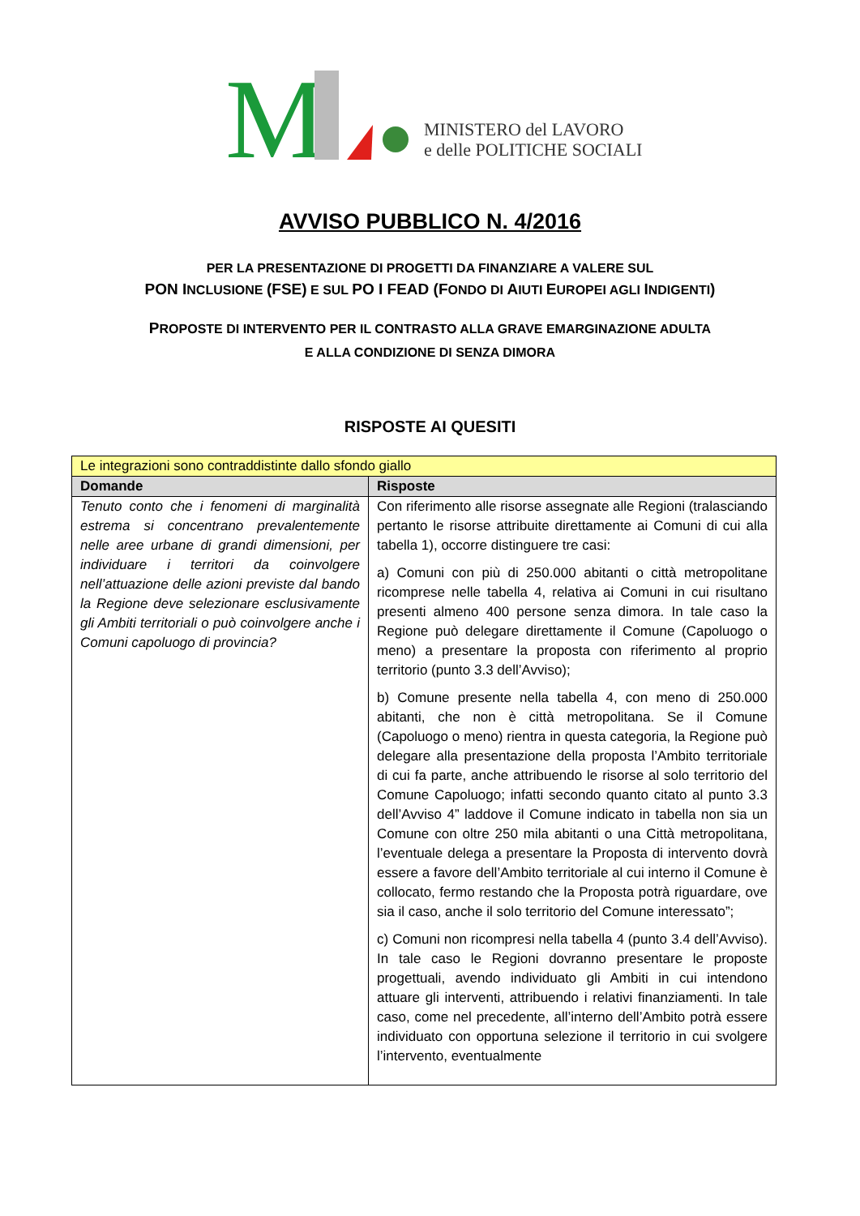M
MINISTERO del LAVORO
e delle POLITICHE SOCIALI
AVVISO PUBBLICO N. 4/2016
PER LA PRESENTAZIONE DI PROGETTI DA FINANZIARE A VALERE SUL
PON INCLUSIONE (FSE) E SUL PO I FEAD (FONDO DI AIUTI EUROPEI AGLI INDIGENTI)
PROPOSTE DI INTERVENTO PER IL CONTRASTO ALLA GRAVE EMARGINAZIONE ADULTA
E ALLA CONDIZIONE DI SENZA DIMORA
RISPOSTE AI QUESITI
| Le integrazioni sono contraddistinte dallo sfondo giallo | |
| Domande | Risposte |
| Tenuto conto che i fenomeni di marginalità estrema si concentrano prevalentemente nelle aree urbane di grandi dimensioni, per individuare i territori da coinvolgere nell’attuazione delle azioni previste dal bando la Regione deve selezionare esclusivamente gli Ambiti territoriali o può coinvolgere anche i Comuni capoluogo di provincia? | Con riferimento alle risorse assegnate alle Regioni (tralasciando pertanto le risorse attribuite direttamente ai Comuni di cui alla tabella 1), occorre distinguere tre casi: a) Comuni con più di 250.000 abitanti o città metropolitane ricomprese nelle tabella 4, relativa ai Comuni in cui risultano presenti almeno 400 persone senza dimora. In tale caso la Regione può delegare direttamente il Comune (Capoluogo o meno) a presentare la proposta con riferimento al proprio territorio (punto 3.3 dell’Avviso); b) Comune presente nella tabella 4, con meno di 250.000 abitanti, che non è città metropolitana. Se il Comune (Capoluogo o meno) rientra in questa categoria, la Regione può delegare alla presentazione della proposta l’Ambito territoriale di cui fa parte, anche attribuendo le risorse al solo territorio del Comune Capoluogo; infatti secondo quanto citato al punto 3.3 dell’Avviso 4” laddove il Comune indicato in tabella non sia un Comune con oltre 250 mila abitanti o una Città metropolitana, l’eventuale delega a presentare la Proposta di intervento dovrà essere a favore dell’Ambito territoriale al cui interno il Comune è collocato, fermo restando che la Proposta potrà riguardare, ove sia il caso, anche il solo territorio del Comune interessato”; c) Comuni non ricompresi nella tabella 4 (punto 3.4 dell’Avviso). In tale caso le Regioni dovranno presentare le proposte progettuali, avendo individuato gli Ambiti in cui intendono attuare gli interventi, attribuendo i relativi finanziamenti. In tale caso, come nel precedente, all’interno dell’Ambito potrà essere individuato con opportuna selezione il territorio in cui svolgere l’intervento, eventualmente |